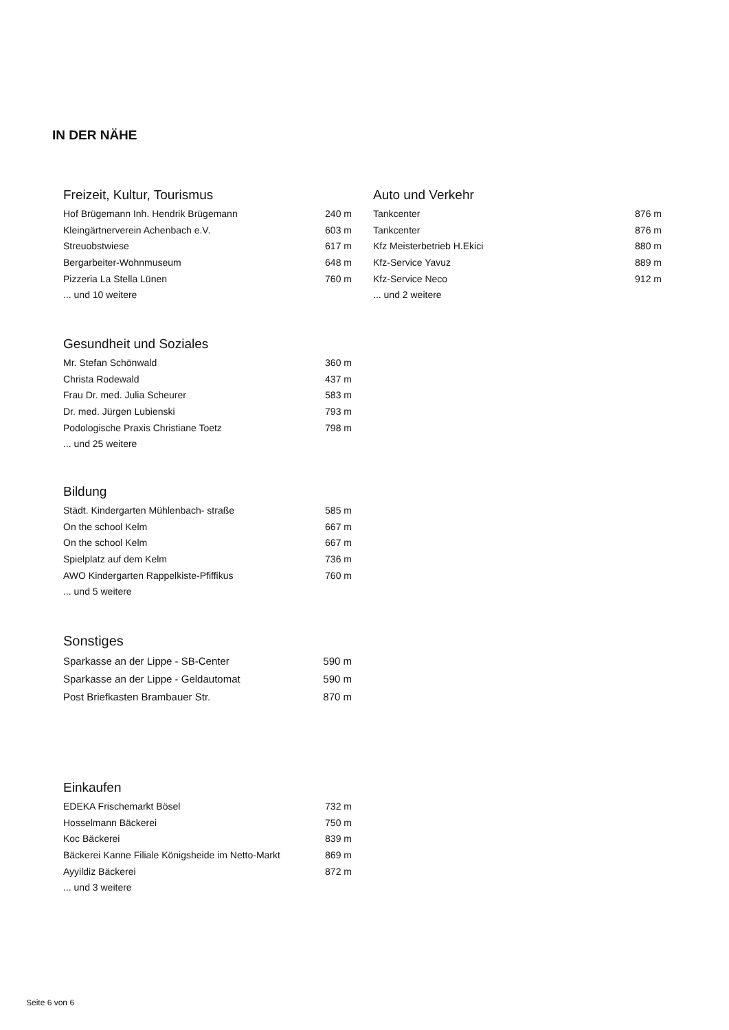IN DER NÄHE
Freizeit, Kultur, Tourismus
| Hof Brügemann Inh. Hendrik Brügemann | 240 m |
| Kleingärtnerverein Achenbach e.V. | 603 m |
| Streuobstwiese | 617 m |
| Bergarbeiter-Wohnmuseum | 648 m |
| Pizzeria La Stella Lünen | 760 m |
| ... und 10 weitere | |
Auto und Verkehr
| Tankcenter | 876 m |
| Tankcenter | 876 m |
| Kfz Meisterbetrieb H.Ekici | 880 m |
| Kfz-Service Yavuz | 889 m |
| Kfz-Service Neco | 912 m |
| ... und 2 weitere | |
Gesundheit und Soziales
| Mr. Stefan Schönwald | 360 m |
| Christa Rodewald | 437 m |
| Frau Dr. med. Julia Scheurer | 583 m |
| Dr. med. Jürgen Lubienski | 793 m |
| Podologische Praxis Christiane Toetz | 798 m |
| ... und 25 weitere | |
Bildung
| Städt. Kindergarten Mühlenbach- straße | 585 m |
| On the school Kelm | 667 m |
| On the school Kelm | 667 m |
| Spielplatz auf dem Kelm | 736 m |
| AWO Kindergarten Rappelkiste-Pfiffikus | 760 m |
| ... und 5 weitere | |
Sonstiges
| Sparkasse an der Lippe - SB-Center | 590 m |
| Sparkasse an der Lippe - Geldautomat | 590 m |
| Post Briefkasten Brambauer Str. | 870 m |
Einkaufen
| EDEKA Frischemarkt Bösel | 732 m |
| Hosselmann Bäckerei | 750 m |
| Koc Bäckerei | 839 m |
| Bäckerei Kanne Filiale Königsheide im Netto-Markt | 869 m |
| Ayyildiz Bäckerei | 872 m |
| ... und 3 weitere | |
Seite 6 von 6